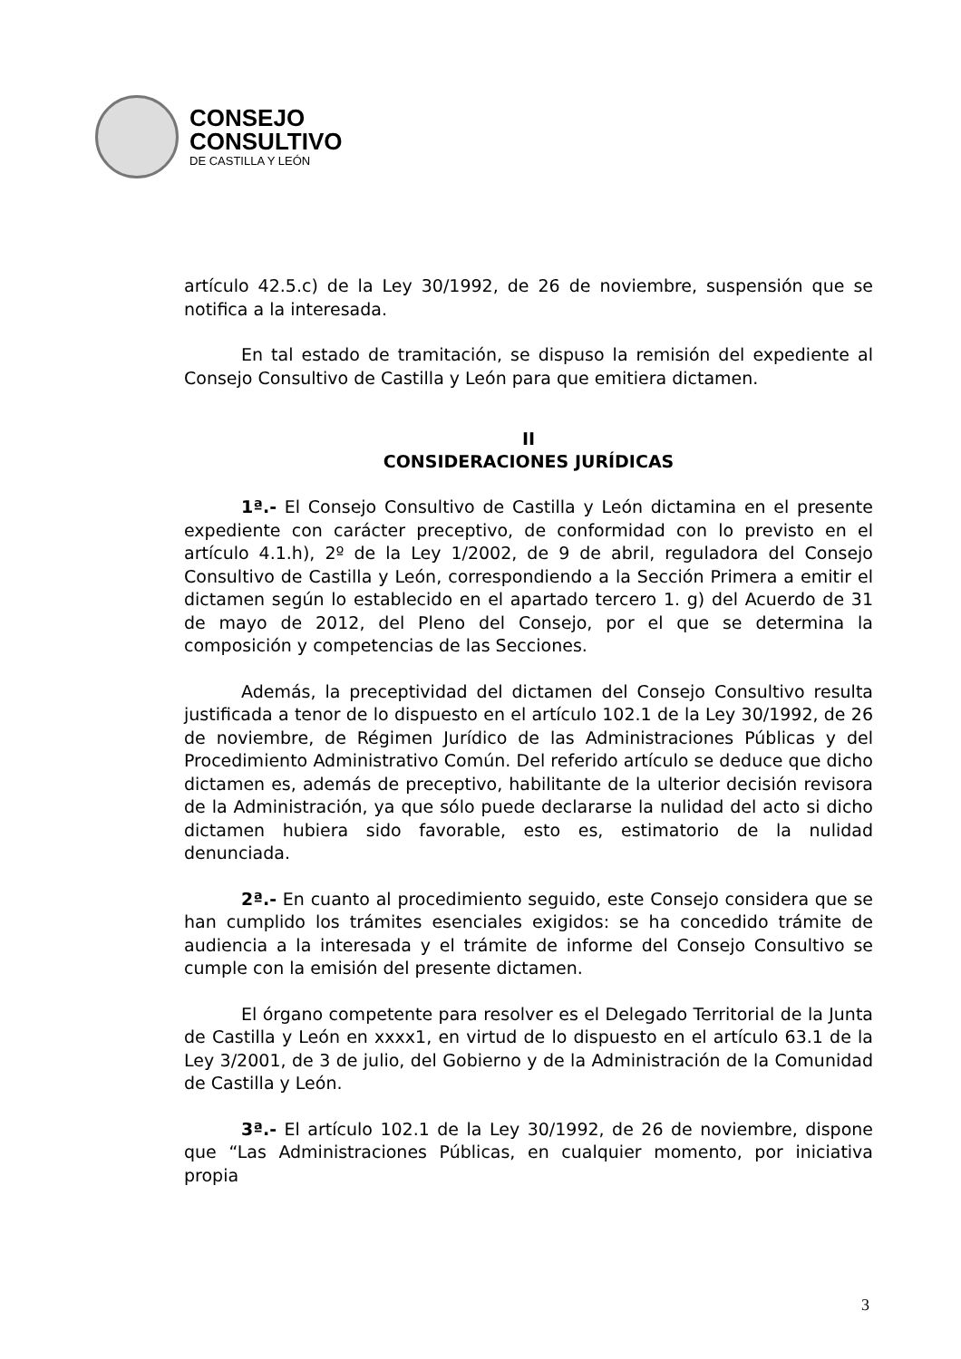CONSEJO
CONSULTIVO
DE CASTILLA Y LEÓN
artículo 42.5.c) de la Ley 30/1992, de 26 de noviembre, suspensión que se notifica a la interesada.
En tal estado de tramitación, se dispuso la remisión del expediente al Consejo Consultivo de Castilla y León para que emitiera dictamen.
II
CONSIDERACIONES JURÍDICAS
1ª.- El Consejo Consultivo de Castilla y León dictamina en el presente expediente con carácter preceptivo, de conformidad con lo previsto en el artículo 4.1.h), 2º de la Ley 1/2002, de 9 de abril, reguladora del Consejo Consultivo de Castilla y León, correspondiendo a la Sección Primera a emitir el dictamen según lo establecido en el apartado tercero 1. g) del Acuerdo de 31 de mayo de 2012, del Pleno del Consejo, por el que se determina la composición y competencias de las Secciones.
Además, la preceptividad del dictamen del Consejo Consultivo resulta justificada a tenor de lo dispuesto en el artículo 102.1 de la Ley 30/1992, de 26 de noviembre, de Régimen Jurídico de las Administraciones Públicas y del Procedimiento Administrativo Común. Del referido artículo se deduce que dicho dictamen es, además de preceptivo, habilitante de la ulterior decisión revisora de la Administración, ya que sólo puede declararse la nulidad del acto si dicho dictamen hubiera sido favorable, esto es, estimatorio de la nulidad denunciada.
2ª.- En cuanto al procedimiento seguido, este Consejo considera que se han cumplido los trámites esenciales exigidos: se ha concedido trámite de audiencia a la interesada y el trámite de informe del Consejo Consultivo se cumple con la emisión del presente dictamen.
El órgano competente para resolver es el Delegado Territorial de la Junta de Castilla y León en xxxx1, en virtud de lo dispuesto en el artículo 63.1 de la Ley 3/2001, de 3 de julio, del Gobierno y de la Administración de la Comunidad de Castilla y León.
3ª.- El artículo 102.1 de la Ley 30/1992, de 26 de noviembre, dispone que “Las Administraciones Públicas, en cualquier momento, por iniciativa propia
3